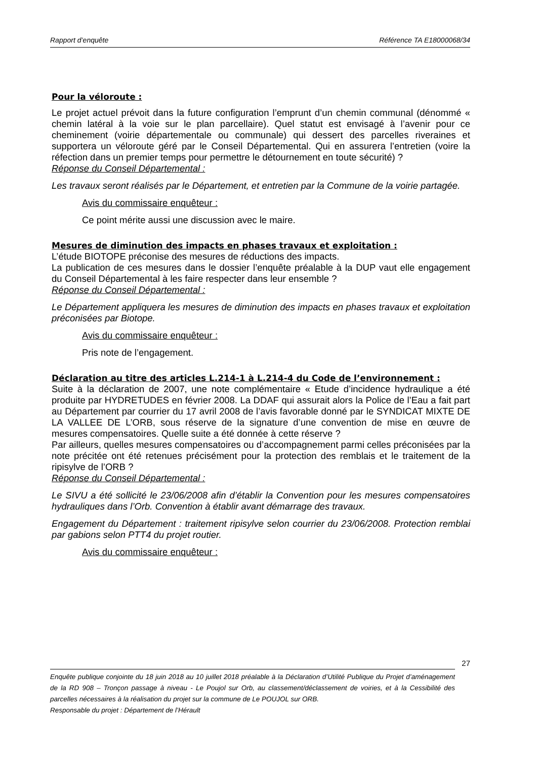Rapport d’enquête Référence TA E18000068/34
Pour la véloroute :
Le projet actuel prévoit dans la future configuration l’emprunt d’un chemin communal (dénommé « chemin latéral à la voie sur le plan parcellaire). Quel statut est envisagé à l’avenir pour ce cheminement (voirie départementale ou communale) qui dessert des parcelles riveraines et supportera un véloroute géré par le Conseil Départemental. Qui en assurera l’entretien (voire la réfection dans un premier temps pour permettre le détournement en toute sécurité) ?
Réponse du Conseil Départemental :
Les travaux seront réalisés par le Département, et entretien par la Commune de la voirie partagée.
Avis du commissaire enquêteur :
Ce point mérite aussi une discussion avec le maire.
Mesures de diminution des impacts en phases travaux et exploitation :
L’étude BIOTOPE préconise des mesures de réductions des impacts.
La publication de ces mesures dans le dossier l’enquête préalable à la DUP vaut elle engagement du Conseil Départemental à les faire respecter dans leur ensemble ?
Réponse du Conseil Départemental :
Le Département appliquera les mesures de diminution des impacts en phases travaux et exploitation préconisées par Biotope.
Avis du commissaire enquêteur :
Pris note de l’engagement.
Déclaration au titre des articles L.214-1 à L.214-4 du Code de l’environnement :
Suite à la déclaration de 2007, une note complémentaire « Etude d’incidence hydraulique a été produite par HYDRETUDES en février 2008. La DDAF qui assurait alors la Police de l’Eau a fait part au Département par courrier du 17 avril 2008 de l’avis favorable donné par le SYNDICAT MIXTE DE LA VALLEE DE L’ORB, sous réserve de la signature d’une convention de mise en œuvre de mesures compensatoires. Quelle suite a été donnée à cette réserve ?
Par ailleurs, quelles mesures compensatoires ou d’accompagnement parmi celles préconisées par la note précitée ont été retenues précisément pour la protection des remblais et le traitement de la ripisylve de l’ORB ?
Réponse du Conseil Départemental :
Le SIVU a été sollicité le 23/06/2008 afin d’établir la Convention pour les mesures compensatoires hydrauliques dans l’Orb. Convention à établir avant démarrage des travaux.
Engagement du Département : traitement ripisylve selon courrier du 23/06/2008. Protection remblai par gabions selon PTT4 du projet routier.
Avis du commissaire enquêteur :
27
Enquête publique conjointe du 18 juin 2018 au 10 juillet 2018 préalable à la Déclaration d’Utilité Publique du Projet d’aménagement de la RD 908 – Tronçon passage à niveau - Le Poujol sur Orb, au classement/déclassement de voiries, et à la Cessibilité des parcelles nécessaires à la réalisation du projet sur la commune de Le POUJOL sur ORB.
Responsable du projet : Département de l’Hérault